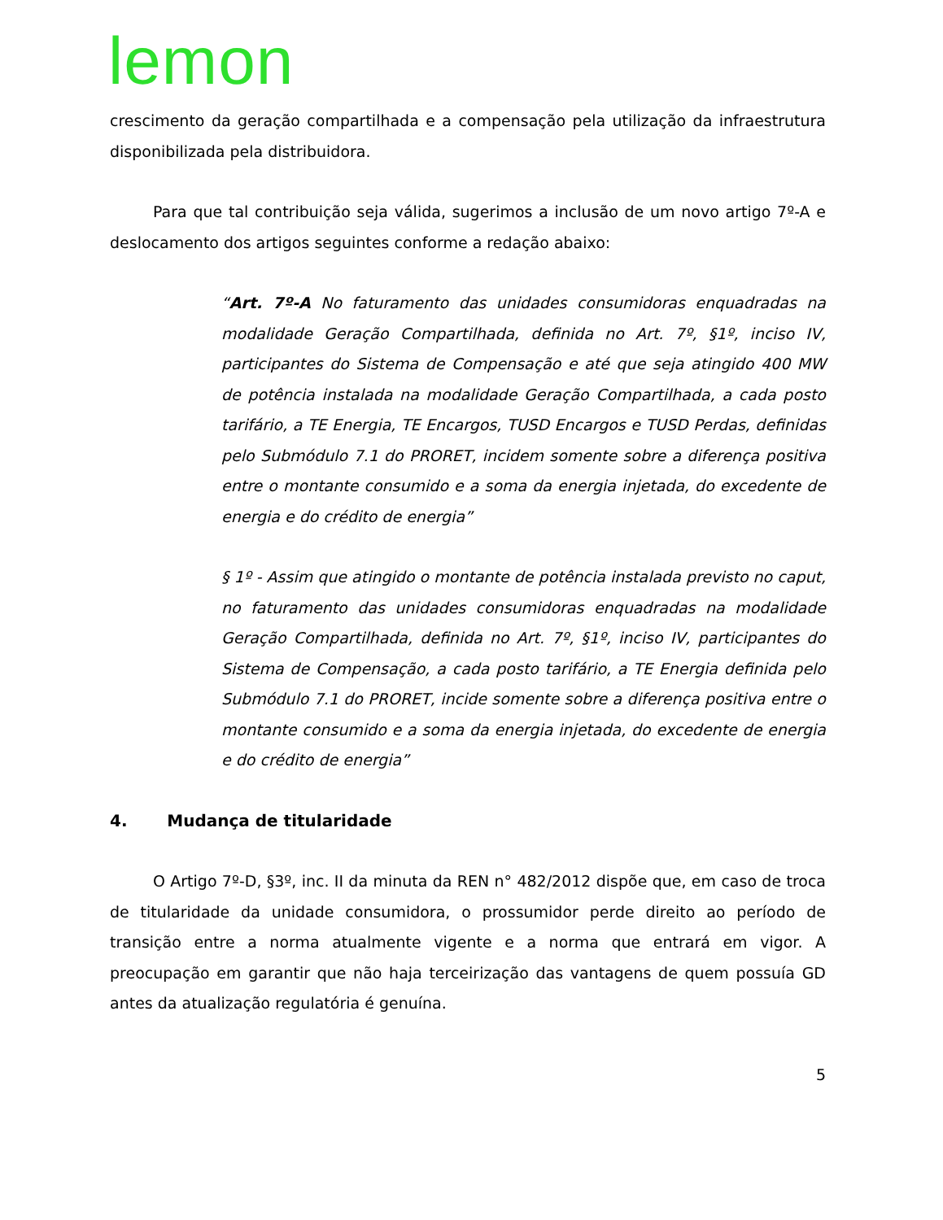lemon
crescimento da geração compartilhada e a compensação pela utilização da infraestrutura disponibilizada pela distribuidora.
Para que tal contribuição seja válida, sugerimos a inclusão de um novo artigo 7º-A e deslocamento dos artigos seguintes conforme a redação abaixo:
“Art. 7º-A No faturamento das unidades consumidoras enquadradas na modalidade Geração Compartilhada, definida no Art. 7º, §1º, inciso IV, participantes do Sistema de Compensação e até que seja atingido 400 MW de potência instalada na modalidade Geração Compartilhada, a cada posto tarifário, a TE Energia, TE Encargos, TUSD Encargos e TUSD Perdas, definidas pelo Submódulo 7.1 do PRORET, incidem somente sobre a diferença positiva entre o montante consumido e a soma da energia injetada, do excedente de energia e do crédito de energia”
§ 1º - Assim que atingido o montante de potência instalada previsto no caput, no faturamento das unidades consumidoras enquadradas na modalidade Geração Compartilhada, definida no Art. 7º, §1º, inciso IV, participantes do Sistema de Compensação, a cada posto tarifário, a TE Energia definida pelo Submódulo 7.1 do PRORET, incide somente sobre a diferença positiva entre o montante consumido e a soma da energia injetada, do excedente de energia e do crédito de energia”
4. Mudança de titularidade
O Artigo 7º-D, §3º, inc. II da minuta da REN n° 482/2012 dispõe que, em caso de troca de titularidade da unidade consumidora, o prossumidor perde direito ao período de transição entre a norma atualmente vigente e a norma que entrará em vigor. A preocupação em garantir que não haja terceirização das vantagens de quem possuía GD antes da atualização regulatória é genuína.
5